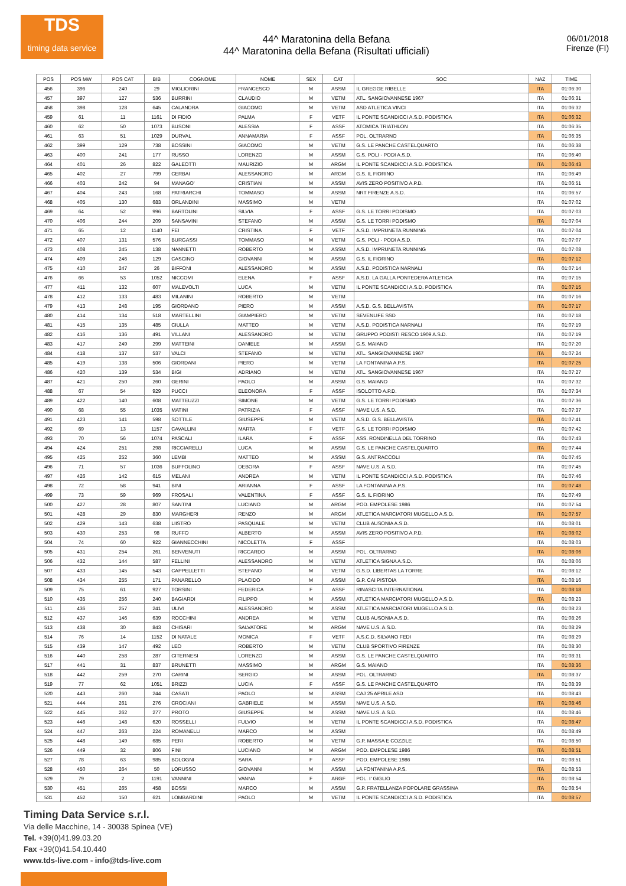TDS
timing data service
44^ Maratonina della Befana
44^ Maratonina della Befana (Risultati ufficiali)
06/01/2018
Firenze (FI)
| POS | POS MW | POS CAT | BIB | COGNOME | NOME | SEX | CAT | SOC | NAZ | TIME |
| --- | --- | --- | --- | --- | --- | --- | --- | --- | --- | --- |
| 456 | 396 | 240 | 29 | MIGLIORINI | FRANCESCO | M | ASSM | IL GREGGE RIBELLE | ITA | 01:06:30 |
| 457 | 397 | 127 | 536 | BURRINI | CLAUDIO | M | VETM | ATL. SANGIOVANNESE 1967 | ITA | 01:06:31 |
| 458 | 398 | 128 | 645 | CALANDRA | GIACOMO | M | VETM | ASD ATLETICA VINCI | ITA | 01:06:32 |
| 459 | 61 | 11 | 1161 | DI FIDIO | PALMA | F | VETF | IL PONTE SCANDICCI A.S.D. PODISTICA | ITA | 01:06:32 |
| 460 | 62 | 50 | 1073 | BUSONI | ALESSIA | F | ASSF | ATOMICA TRIATHLON | ITA | 01:06:35 |
| 461 | 63 | 51 | 1029 | DURVAL | ANNAMARIA | F | ASSF | POL. OLTRARNO | ITA | 01:06:35 |
| 462 | 399 | 129 | 738 | BOSSINI | GIACOMO | M | VETM | G.S. LE PANCHE CASTELQUARTO | ITA | 01:06:38 |
| 463 | 400 | 241 | 177 | RUSSO | LORENZO | M | ASSM | G.S. POLI - PODI A.S.D. | ITA | 01:06:40 |
| 464 | 401 | 26 | 822 | GALEOTTI | MAURIZIO | M | ARGM | IL PONTE SCANDICCI A.S.D. PODISTICA | ITA | 01:06:43 |
| 465 | 402 | 27 | 799 | CERBAI | ALESSANDRO | M | ARGM | G.S. IL FIORINO | ITA | 01:06:49 |
| 466 | 403 | 242 | 94 | MANAGO' | CRISTIAN | M | ASSM | AVIS ZERO POSITIVO A.P.D. | ITA | 01:06:51 |
| 467 | 404 | 243 | 168 | PATRIARCHI | TOMMASO | M | ASSM | NRT FIRENZE A.S.D. | ITA | 01:06:57 |
| 468 | 405 | 130 | 683 | ORLANDINI | MASSIMO | M | VETM | | ITA | 01:07:02 |
| 469 | 64 | 52 | 996 | BARTOLINI | SILVIA | F | ASSF | G.S. LE TORRI PODISMO | ITA | 01:07:03 |
| 470 | 406 | 244 | 209 | SANSAVINI | STEFANO | M | ASSM | G.S. LE TORRI PODISMO | ITA | 01:07:04 |
| 471 | 65 | 12 | 1140 | FEI | CRISTINA | F | VETF | A.S.D. IMPRUNETA RUNNING | ITA | 01:07:04 |
| 472 | 407 | 131 | 576 | BURGASSI | TOMMASO | M | VETM | G.S. POLI - PODI A.S.D. | ITA | 01:07:07 |
| 473 | 408 | 245 | 138 | NANNETTI | ROBERTO | M | ASSM | A.S.D. IMPRUNETA RUNNING | ITA | 01:07:08 |
| 474 | 409 | 246 | 129 | CASCINO | GIOVANNI | M | ASSM | G.S. IL FIORINO | ITA | 01:07:12 |
| 475 | 410 | 247 | 26 | BIFFONI | ALESSANDRO | M | ASSM | A.S.D. PODISTICA NARNALI | ITA | 01:07:14 |
| 476 | 66 | 53 | 1052 | NICCOMI | ELENA | F | ASSF | A.S.D. LA GALLA PONTEDERA ATLETICA | ITA | 01:07:15 |
| 477 | 411 | 132 | 607 | MALEVOLTI | LUCA | M | VETM | IL PONTE SCANDICCI A.S.D. PODISTICA | ITA | 01:07:15 |
| 478 | 412 | 133 | 483 | MILANINI | ROBERTO | M | VETM | | ITA | 01:07:16 |
| 479 | 413 | 248 | 195 | GIORDANO | PIERO | M | ASSM | A.S.D. G.S. BELLAVISTA | ITA | 01:07:17 |
| 480 | 414 | 134 | 518 | MARTELLINI | GIAMPIERO | M | VETM | SEVENLIFE SSD | ITA | 01:07:18 |
| 481 | 415 | 135 | 485 | CIULLA | MATTEO | M | VETM | A.S.D. PODISTICA NARNALI | ITA | 01:07:19 |
| 482 | 416 | 136 | 491 | VILLANI | ALESSANDRO | M | VETM | GRUPPO PODISTI RESCO 1909 A.S.D. | ITA | 01:07:19 |
| 483 | 417 | 249 | 299 | MATTEINI | DANIELE | M | ASSM | G.S. MAIANO | ITA | 01:07:20 |
| 484 | 418 | 137 | 537 | VALCI | STEFANO | M | VETM | ATL. SANGIOVANNESE 1967 | ITA | 01:07:24 |
| 485 | 419 | 138 | 506 | GIORDANI | PIERO | M | VETM | LA FONTANINA A.P.S. | ITA | 01:07:25 |
| 486 | 420 | 139 | 534 | BIGI | ADRIANO | M | VETM | ATL. SANGIOVANNESE 1967 | ITA | 01:07:27 |
| 487 | 421 | 250 | 260 | GERINI | PAOLO | M | ASSM | G.S. MAIANO | ITA | 01:07:32 |
| 488 | 67 | 54 | 929 | PUCCI | ELEONORA | F | ASSF | ISOLOTTO A.P.D. | ITA | 01:07:34 |
| 489 | 422 | 140 | 608 | MATTEUZZI | SIMONE | M | VETM | G.S. LE TORRI PODISMO | ITA | 01:07:36 |
| 490 | 68 | 55 | 1035 | MATINI | PATRIZIA | F | ASSF | NAVE U.S. A.S.D. | ITA | 01:07:37 |
| 491 | 423 | 141 | 598 | SOTTILE | GIUSEPPE | M | VETM | A.S.D. G.S. BELLAVISTA | ITA | 01:07:41 |
| 492 | 69 | 13 | 1157 | CAVALLINI | MARTA | F | VETF | G.S. LE TORRI PODISMO | ITA | 01:07:42 |
| 493 | 70 | 56 | 1074 | PASCALI | ILARA | F | ASSF | ASS. RONDINELLA DEL TORRINO | ITA | 01:07:43 |
| 494 | 424 | 251 | 298 | RICCIARELLI | LUCA | M | ASSM | G.S. LE PANCHE CASTELQUARTO | ITA | 01:07:44 |
| 495 | 425 | 252 | 360 | LEMBI | MATTEO | M | ASSM | G.S. ANTRACCOLI | ITA | 01:07:45 |
| 496 | 71 | 57 | 1036 | BUFFOLINO | DEBORA | F | ASSF | NAVE U.S. A.S.D. | ITA | 01:07:45 |
| 497 | 426 | 142 | 615 | MELANI | ANDREA | M | VETM | IL PONTE SCANDICCI A.S.D. PODISTICA | ITA | 01:07:46 |
| 498 | 72 | 58 | 941 | BINI | ARIANNA | F | ASSF | LA FONTANINA A.P.S. | ITA | 01:07:48 |
| 499 | 73 | 59 | 969 | FROSALI | VALENTINA | F | ASSF | G.S. IL FIORINO | ITA | 01:07:49 |
| 500 | 427 | 28 | 807 | SANTINI | LUCIANO | M | ARGM | POD. EMPOLESE 1986 | ITA | 01:07:54 |
| 501 | 428 | 29 | 830 | MARGHERI | RENZO | M | ARGM | ATLETICA MARCIATORI MUGELLO A.S.D. | ITA | 01:07:57 |
| 502 | 429 | 143 | 638 | LIISTRO | PASQUALE | M | VETM | CLUB AUSONIA A.S.D. | ITA | 01:08:01 |
| 503 | 430 | 253 | 98 | RUFFO | ALBERTO | M | ASSM | AVIS ZERO POSITIVO A.P.D. | ITA | 01:08:02 |
| 504 | 74 | 60 | 922 | GIANNECCHINI | NICOLETTA | F | ASSF | | ITA | 01:08:03 |
| 505 | 431 | 254 | 261 | BENVENUTI | RICCARDO | M | ASSM | POL. OLTRARNO | ITA | 01:08:06 |
| 506 | 432 | 144 | 587 | FELLINI | ALESSANDRO | M | VETM | ATLETICA SIGNA A.S.D. | ITA | 01:08:06 |
| 507 | 433 | 145 | 543 | CAPPELLETTI | STEFANO | M | VETM | G.S.D. LIBERTAS LA TORRE | ITA | 01:08:12 |
| 508 | 434 | 255 | 171 | PANARELLO | PLACIDO | M | ASSM | G.P. CAI PISTOIA | ITA | 01:08:16 |
| 509 | 75 | 61 | 927 | TORSINI | FEDERICA | F | ASSF | RINASCITA INTERNATIONAL | ITA | 01:08:18 |
| 510 | 435 | 256 | 240 | BAGIARDI | FILIPPO | M | ASSM | ATLETICA MARCIATORI MUGELLO A.S.D. | ITA | 01:08:23 |
| 511 | 436 | 257 | 241 | ULIVI | ALESSANDRO | M | ASSM | ATLETICA MARCIATORI MUGELLO A.S.D. | ITA | 01:08:23 |
| 512 | 437 | 146 | 639 | ROCCHINI | ANDREA | M | VETM | CLUB AUSONIA A.S.D. | ITA | 01:08:26 |
| 513 | 438 | 30 | 843 | CHISARI | SALVATORE | M | ARGM | NAVE U.S. A.S.D. | ITA | 01:08:29 |
| 514 | 76 | 14 | 1152 | DI NATALE | MONICA | F | VETF | A.S.C.D. SILVANO FEDI | ITA | 01:08:29 |
| 515 | 439 | 147 | 492 | LEO | ROBERTO | M | VETM | CLUB SPORTIVO FIRENZE | ITA | 01:08:30 |
| 516 | 440 | 258 | 287 | CITERNESI | LORENZO | M | ASSM | G.S. LE PANCHE CASTELQUARTO | ITA | 01:08:31 |
| 517 | 441 | 31 | 837 | BRUNETTI | MASSIMO | M | ARGM | G.S. MAIANO | ITA | 01:08:36 |
| 518 | 442 | 259 | 270 | CARINI | SERGIO | M | ASSM | POL. OLTRARNO | ITA | 01:08:37 |
| 519 | 77 | 62 | 1051 | BRIZZI | LUCIA | F | ASSF | G.S. LE PANCHE CASTELQUARTO | ITA | 01:08:39 |
| 520 | 443 | 260 | 244 | CASATI | PAOLO | M | ASSM | CAJ 25 APRILE ASD | ITA | 01:08:43 |
| 521 | 444 | 261 | 276 | CROCIANI | GABRIELE | M | ASSM | NAVE U.S. A.S.D. | ITA | 01:08:46 |
| 522 | 445 | 262 | 277 | PROTO | GIUSEPPE | M | ASSM | NAVE U.S. A.S.D. | ITA | 01:08:46 |
| 523 | 446 | 148 | 620 | ROSSELLI | FULVIO | M | VETM | IL PONTE SCANDICCI A.S.D. PODISTICA | ITA | 01:08:47 |
| 524 | 447 | 263 | 224 | ROMANELLI | MARCO | M | ASSM | | ITA | 01:08:49 |
| 525 | 448 | 149 | 685 | PERI | ROBERTO | M | VETM | G.P. MASSA E COZZILE | ITA | 01:08:50 |
| 526 | 449 | 32 | 806 | FINI | LUCIANO | M | ARGM | POD. EMPOLESE 1986 | ITA | 01:08:51 |
| 527 | 78 | 63 | 985 | BOLOGNI | SARA | F | ASSF | POD. EMPOLESE 1986 | ITA | 01:08:51 |
| 528 | 450 | 264 | 50 | LORUSSO | GIOVANNI | M | ASSM | LA FONTANINA A.P.S. | ITA | 01:08:53 |
| 529 | 79 | 2 | 1191 | VANNINI | VANNA | F | ARGF | POL. I' GIGLIO | ITA | 01:08:54 |
| 530 | 451 | 265 | 458 | BOSSI | MARCO | M | ASSM | G.P. FRATELLANZA POPOLARE GRASSINA | ITA | 01:08:54 |
| 531 | 452 | 150 | 621 | LOMBARDINI | PAOLO | M | VETM | IL PONTE SCANDICCI A.S.D. PODISTICA | ITA | 01:08:57 |
Timing Data Service s.r.l.
Via delle Macchine, 14 - 30038 Spinea (VE)
Tel. +39(0)41.99.03.20
Fax +39(0)41.54.10.440
www.tds-live.com - info@tds-live.com